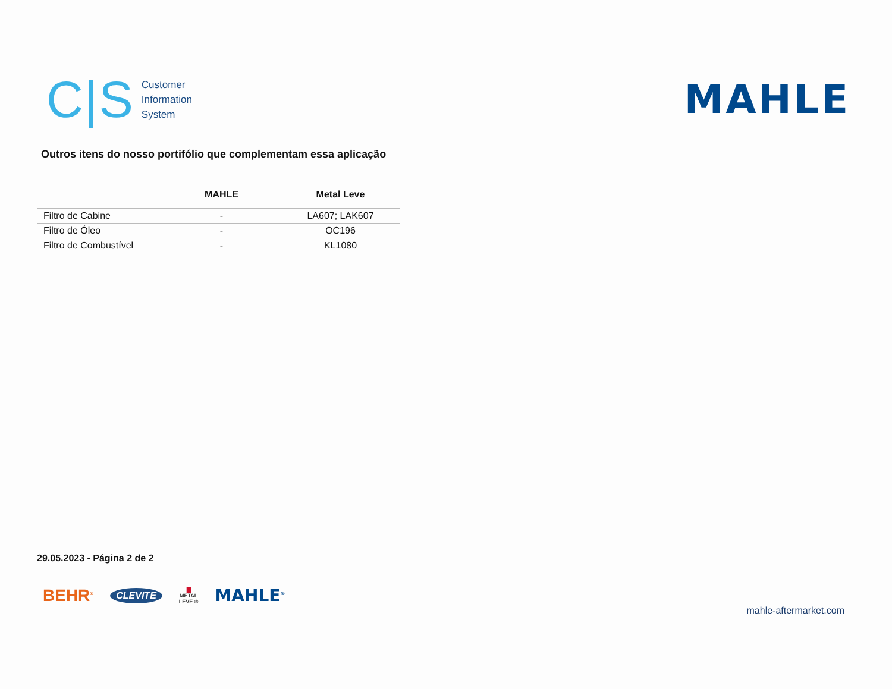C|S
Customer
Information
System
MAHLE
Outros itens do nosso portifólio que complementam essa aplicação
| | MAHLE | Metal Leve |
| --- | --- | --- |
| Filtro de Cabine | - | LA607; LAK607 |
| Filtro de Óleo | - | OC196 |
| Filtro de Combustível | - | KL1080 |
29.05.2023 - Página 2 de 2
BEHR<sup>®</sup> CLEVITE ▇
METAL
LEVE ® MAHLE<sup>®</sup>
mahle-aftermarket.com